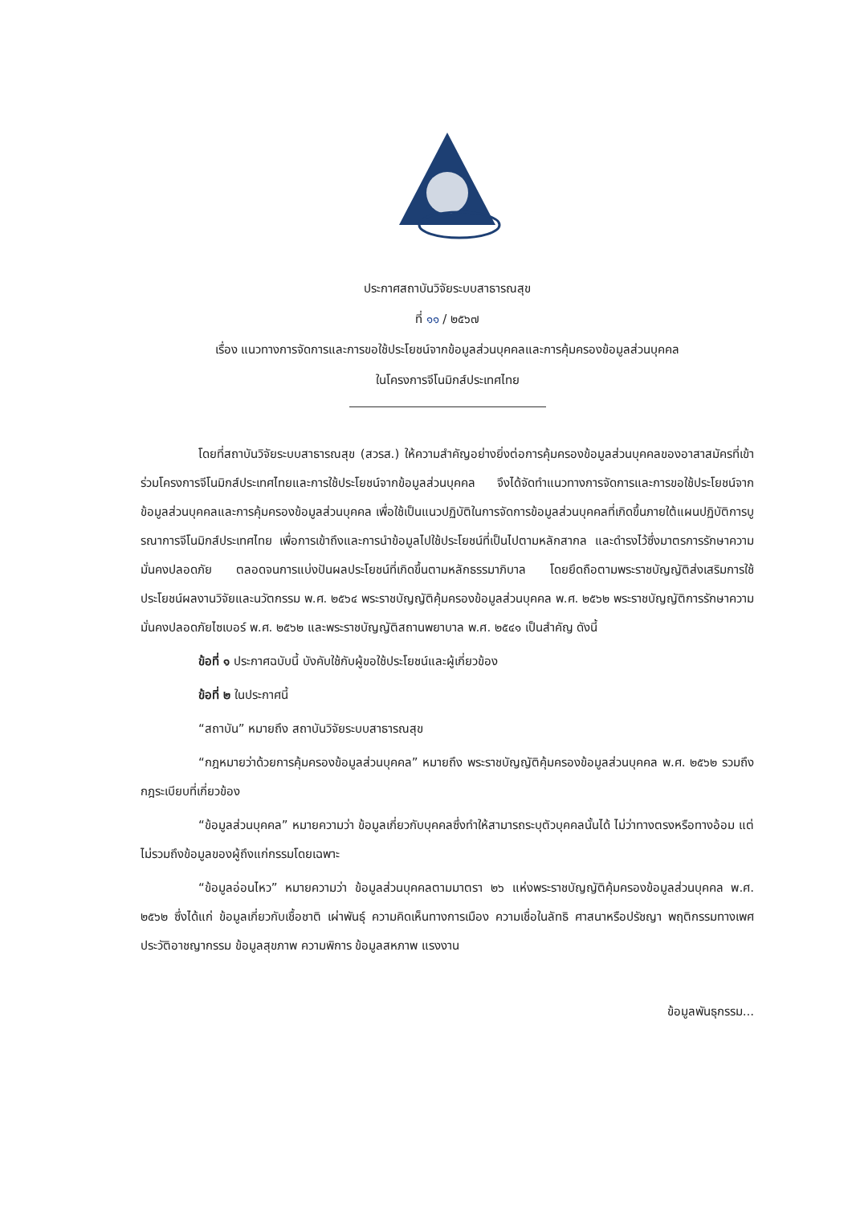ประกาศสถาบันวิจัยระบบสาธารณสุข
ที่ ๑๑ / ๒๕๖๗
เรื่อง แนวทางการจัดการและการขอใช้ประโยชน์จากข้อมูลส่วนบุคคลและการคุ้มครองข้อมูลส่วนบุคคล
ในโครงการจีโนมิกส์ประเทศไทย
โดยที่สถาบันวิจัยระบบสาธารณสุข (สวรส.) ให้ความสำคัญอย่างยิ่งต่อการคุ้มครองข้อมูลส่วนบุคคลของอาสาสมัครที่เข้าร่วมโครงการจีโนมิกส์ประเทศไทยและการใช้ประโยชน์จากข้อมูลส่วนบุคคล จึงได้จัดทำแนวทางการจัดการและการขอใช้ประโยชน์จากข้อมูลส่วนบุคคลและการคุ้มครองข้อมูลส่วนบุคคล เพื่อใช้เป็นแนวปฏิบัติในการจัดการข้อมูลส่วนบุคคลที่เกิดขึ้นภายใต้แผนปฏิบัติการบูรณาการจีโนมิกส์ประเทศไทย เพื่อการเข้าถึงและการนำข้อมูลไปใช้ประโยชน์ที่เป็นไปตามหลักสากล และดำรงไว้ซึ่งมาตรการรักษาความมั่นคงปลอดภัย ตลอดจนการแบ่งปันผลประโยชน์ที่เกิดขึ้นตามหลักธรรมาภิบาล โดยยึดถือตามพระราชบัญญัติส่งเสริมการใช้ประโยชน์ผลงานวิจัยและนวัตกรรม พ.ศ. ๒๕๖๔ พระราชบัญญัติคุ้มครองข้อมูลส่วนบุคคล พ.ศ. ๒๕๖๒ พระราชบัญญัติการรักษาความมั่นคงปลอดภัยไซเบอร์ พ.ศ. ๒๕๖๒ และพระราชบัญญัติสถานพยาบาล พ.ศ. ๒๕๔๑ เป็นสำคัญ ดังนี้
ข้อที่ ๑ ประกาศฉบับนี้ บังคับใช้กับผู้ขอใช้ประโยชน์และผู้เกี่ยวข้อง
ข้อที่ ๒ ในประกาศนี้
“สถาบัน” หมายถึง สถาบันวิจัยระบบสาธารณสุข
“กฎหมายว่าด้วยการคุ้มครองข้อมูลส่วนบุคคล” หมายถึง พระราชบัญญัติคุ้มครองข้อมูลส่วนบุคคล พ.ศ. ๒๕๖๒ รวมถึงกฎระเบียบที่เกี่ยวข้อง
“ข้อมูลส่วนบุคคล” หมายความว่า ข้อมูลเกี่ยวกับบุคคลซึ่งทำให้สามารถระบุตัวบุคคลนั้นได้ ไม่ว่าทางตรงหรือทางอ้อม แต่ไม่รวมถึงข้อมูลของผู้ถึงแก่กรรมโดยเฉพาะ
“ข้อมูลอ่อนไหว” หมายความว่า ข้อมูลส่วนบุคคลตามมาตรา ๒๖ แห่งพระราชบัญญัติคุ้มครองข้อมูลส่วนบุคคล พ.ศ. ๒๕๖๒ ซึ่งได้แก่ ข้อมูลเกี่ยวกับเชื้อชาติ เผ่าพันธุ์ ความคิดเห็นทางการเมือง ความเชื่อในลัทธิ ศาสนาหรือปรัชญา พฤติกรรมทางเพศ ประวัติอาชญากรรม ข้อมูลสุขภาพ ความพิการ ข้อมูลสหภาพ แรงงาน
ข้อมูลพันธุกรรม...